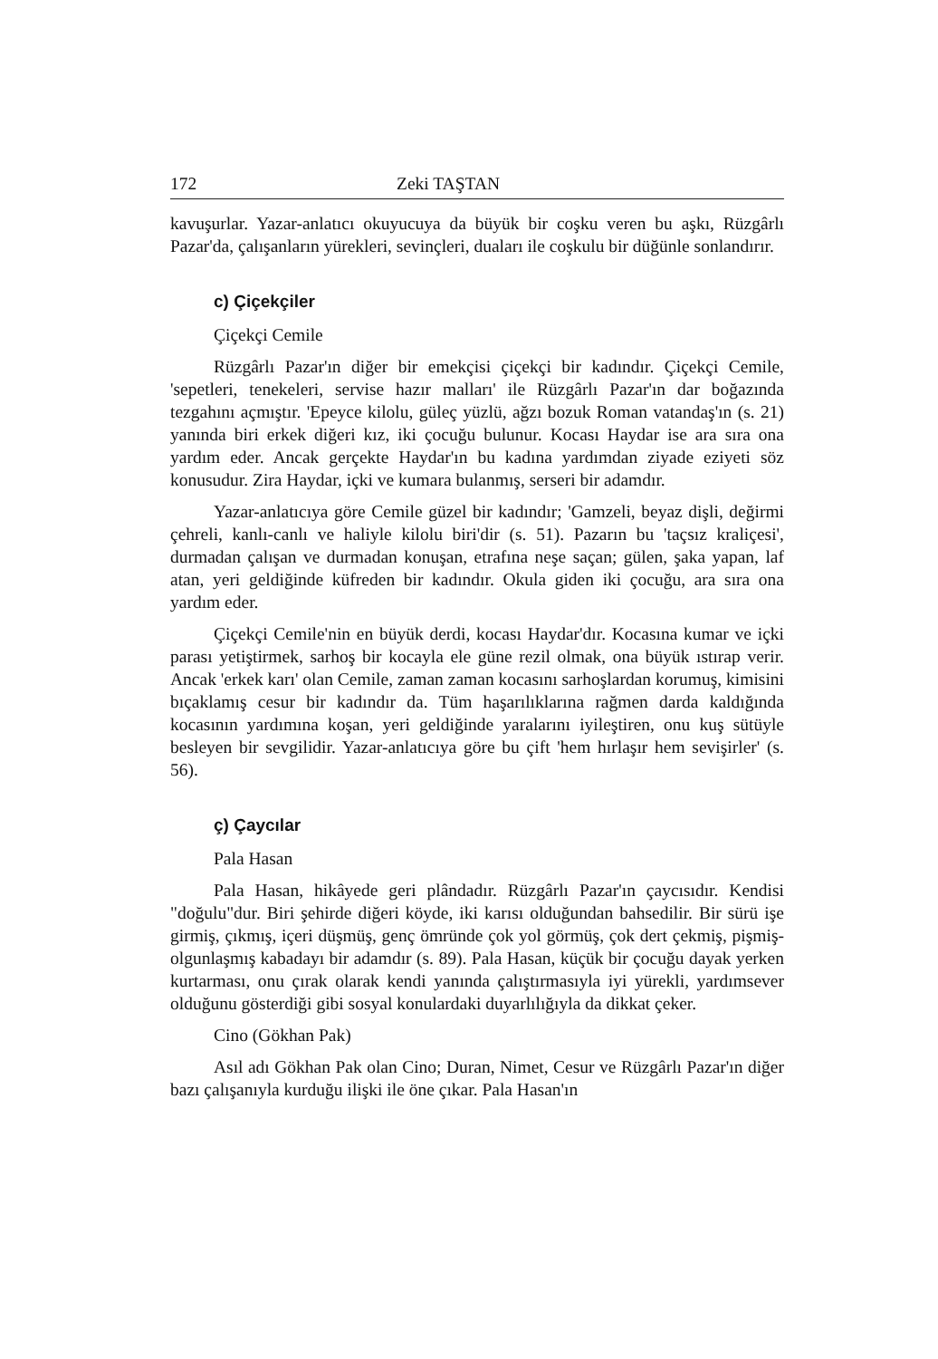172 Zeki TAŞTAN
kavuşurlar. Yazar-anlatıcı okuyucuya da büyük bir coşku veren bu aşkı, Rüzgârlı Pazar'da, çalışanların yürekleri, sevinçleri, duaları ile coşkulu bir düğünle sonlandırır.
c) Çiçekçiler
Çiçekçi Cemile
Rüzgârlı Pazar'ın diğer bir emekçisi çiçekçi bir kadındır. Çiçekçi Cemile, 'sepetleri, tenekeleri, servise hazır malları' ile Rüzgârlı Pazar'ın dar boğazında tezgahını açmıştır. 'Epeyce kilolu, güleç yüzlü, ağzı bozuk Roman vatandaş'ın (s. 21) yanında biri erkek diğeri kız, iki çocuğu bulunur. Kocası Haydar ise ara sıra ona yardım eder. Ancak gerçekte Haydar'ın bu kadına yardımdan ziyade eziyeti söz konusudur. Zira Haydar, içki ve kumara bulanmış, serseri bir adamdır.
Yazar-anlatıcıya göre Cemile güzel bir kadındır; 'Gamzeli, beyaz dişli, değirmi çehreli, kanlı-canlı ve haliyle kilolu biri'dir (s. 51). Pazarın bu 'taçsız kraliçesi', durmadan çalışan ve durmadan konuşan, etrafına neşe saçan; gülen, şaka yapan, laf atan, yeri geldiğinde küfreden bir kadındır. Okula giden iki çocuğu, ara sıra ona yardım eder.
Çiçekçi Cemile'nin en büyük derdi, kocası Haydar'dır. Kocasına kumar ve içki parası yetiştirmek, sarhoş bir kocayla ele güne rezil olmak, ona büyük ıstırap verir. Ancak 'erkek karı' olan Cemile, zaman zaman kocasını sarhoşlardan korumuş, kimisini bıçaklamış cesur bir kadındır da. Tüm haşarılıklarına rağmen darda kaldığında kocasının yardımına koşan, yeri geldiğinde yaralarını iyileştiren, onu kuş sütüyle besleyen bir sevgilidir. Yazar-anlatıcıya göre bu çift 'hem hırlaşır hem sevişirler' (s. 56).
ç) Çaycılar
Pala Hasan
Pala Hasan, hikâyede geri plândadır. Rüzgârlı Pazar'ın çaycısıdır. Kendisi "doğulu"dur. Biri şehirde diğeri köyde, iki karısı olduğundan bahsedilir. Bir sürü işe girmiş, çıkmış, içeri düşmüş, genç ömründe çok yol görmüş, çok dert çekmiş, pişmiş-olgunlaşmış kabadayı bir adamdır (s. 89). Pala Hasan, küçük bir çocuğu dayak yerken kurtarması, onu çırak olarak kendi yanında çalıştırmasıyla iyi yürekli, yardımsever olduğunu gösterdiği gibi sosyal konulardaki duyarlılığıyla da dikkat çeker.
Cino (Gökhan Pak)
Asıl adı Gökhan Pak olan Cino; Duran, Nimet, Cesur ve Rüzgârlı Pazar'ın diğer bazı çalışanıyla kurduğu ilişki ile öne çıkar. Pala Hasan'ın